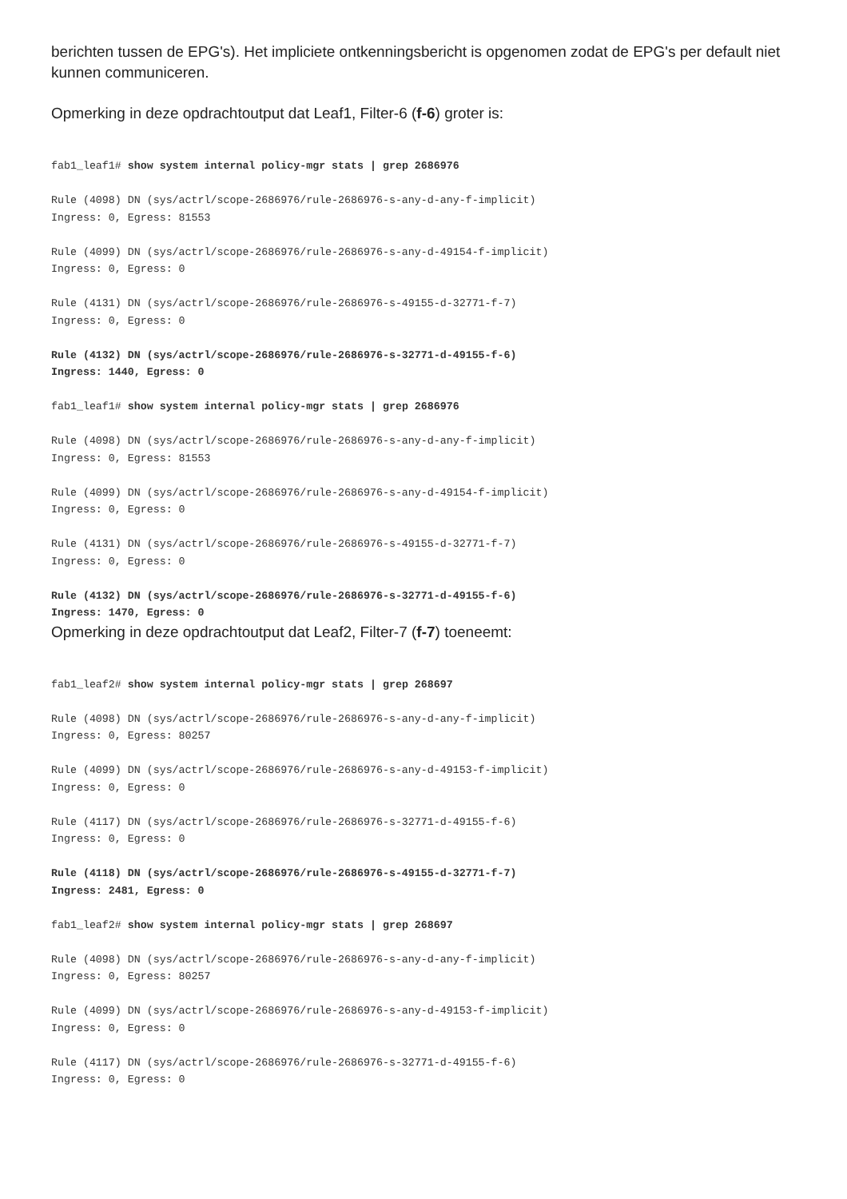berichten tussen de EPG's). Het impliciete ontkenningsbericht is opgenomen zodat de EPG's per default niet kunnen communiceren.
Opmerking in deze opdrachtoutput dat Leaf1, Filter-6 (f-6) groter is:
fab1_leaf1# show system internal policy-mgr stats | grep 2686976

Rule (4098) DN (sys/actrl/scope-2686976/rule-2686976-s-any-d-any-f-implicit)
Ingress: 0, Egress: 81553

Rule (4099) DN (sys/actrl/scope-2686976/rule-2686976-s-any-d-49154-f-implicit)
Ingress: 0, Egress: 0

Rule (4131) DN (sys/actrl/scope-2686976/rule-2686976-s-49155-d-32771-f-7)
Ingress: 0, Egress: 0

Rule (4132) DN (sys/actrl/scope-2686976/rule-2686976-s-32771-d-49155-f-6)
Ingress: 1440, Egress: 0

fab1_leaf1# show system internal policy-mgr stats | grep 2686976

Rule (4098) DN (sys/actrl/scope-2686976/rule-2686976-s-any-d-any-f-implicit)
Ingress: 0, Egress: 81553

Rule (4099) DN (sys/actrl/scope-2686976/rule-2686976-s-any-d-49154-f-implicit)
Ingress: 0, Egress: 0

Rule (4131) DN (sys/actrl/scope-2686976/rule-2686976-s-49155-d-32771-f-7)
Ingress: 0, Egress: 0

Rule (4132) DN (sys/actrl/scope-2686976/rule-2686976-s-32771-d-49155-f-6)
Ingress: 1470, Egress: 0
Opmerking in deze opdrachtoutput dat Leaf2, Filter-7 (f-7) toeneemt:
fab1_leaf2# show system internal policy-mgr stats | grep 268697

Rule (4098) DN (sys/actrl/scope-2686976/rule-2686976-s-any-d-any-f-implicit)
Ingress: 0, Egress: 80257

Rule (4099) DN (sys/actrl/scope-2686976/rule-2686976-s-any-d-49153-f-implicit)
Ingress: 0, Egress: 0

Rule (4117) DN (sys/actrl/scope-2686976/rule-2686976-s-32771-d-49155-f-6)
Ingress: 0, Egress: 0

Rule (4118) DN (sys/actrl/scope-2686976/rule-2686976-s-49155-d-32771-f-7)
Ingress: 2481, Egress: 0

fab1_leaf2# show system internal policy-mgr stats | grep 268697

Rule (4098) DN (sys/actrl/scope-2686976/rule-2686976-s-any-d-any-f-implicit)
Ingress: 0, Egress: 80257

Rule (4099) DN (sys/actrl/scope-2686976/rule-2686976-s-any-d-49153-f-implicit)
Ingress: 0, Egress: 0

Rule (4117) DN (sys/actrl/scope-2686976/rule-2686976-s-32771-d-49155-f-6)
Ingress: 0, Egress: 0